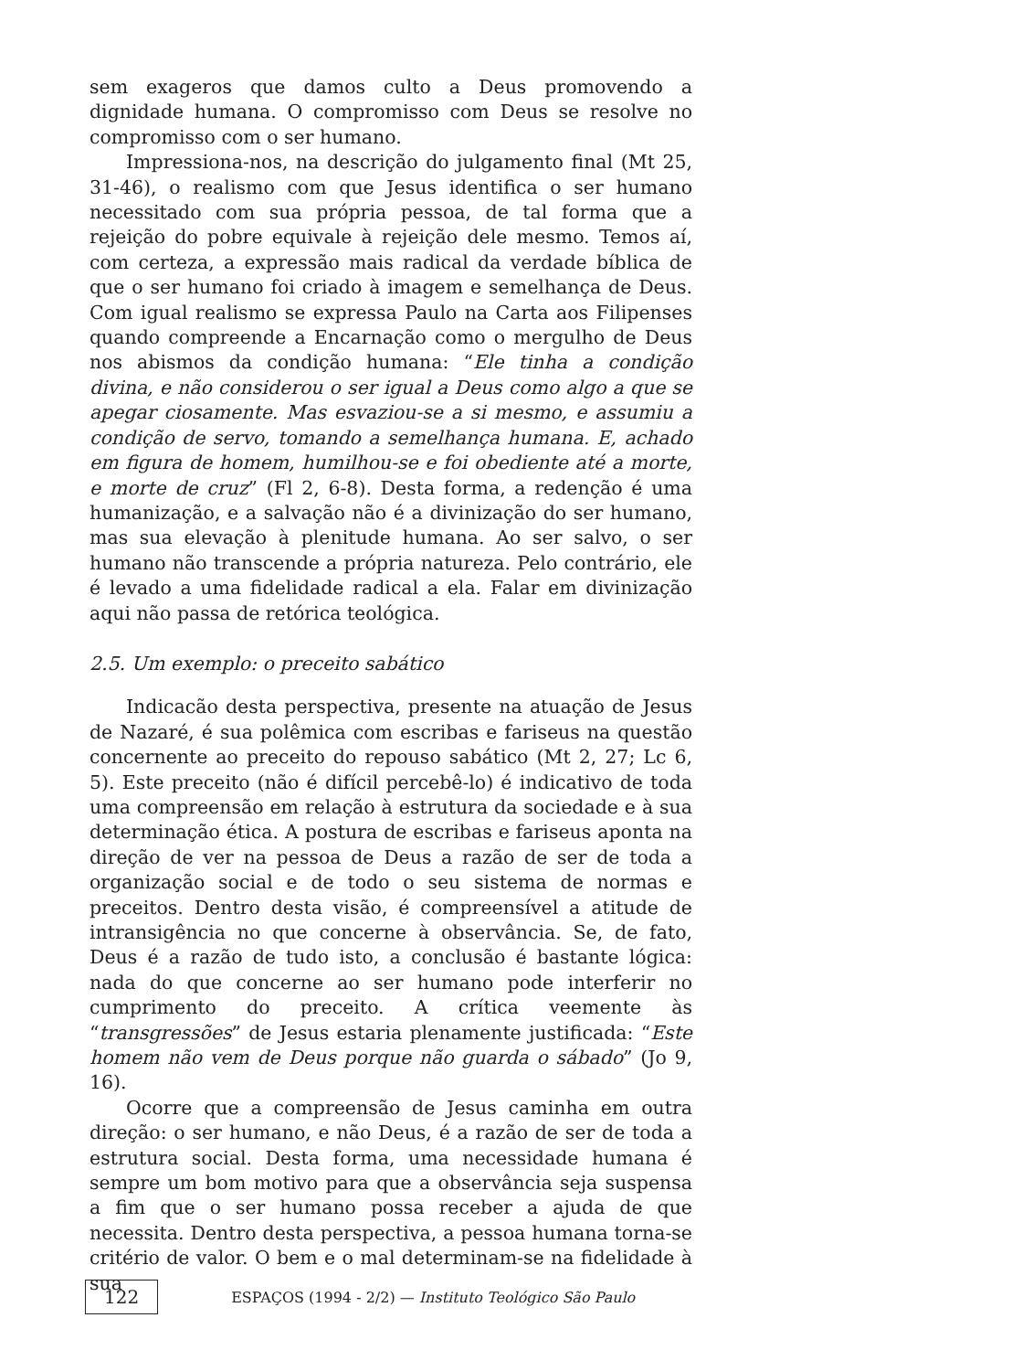sem exageros que damos culto a Deus promovendo a dignidade humana. O compromisso com Deus se resolve no compromisso com o ser humano.
Impressiona-nos, na descrição do julgamento final (Mt 25, 31-46), o realismo com que Jesus identifica o ser humano necessitado com sua própria pessoa, de tal forma que a rejeição do pobre equivale à rejeição dele mesmo. Temos aí, com certeza, a expressão mais radical da verdade bíblica de que o ser humano foi criado à imagem e semelhança de Deus. Com igual realismo se expressa Paulo na Carta aos Filipenses quando compreende a Encarnação como o mergulho de Deus nos abismos da condição humana: “Ele tinha a condição divina, e não considerou o ser igual a Deus como algo a que se apegar ciosamente. Mas esvaziou-se a si mesmo, e assumiu a condição de servo, tomando a semelhança humana. E, achado em figura de homem, humilhou-se e foi obediente até a morte, e morte de cruz” (Fl 2, 6-8). Desta forma, a redenção é uma humanização, e a salvação não é a divinização do ser humano, mas sua elevação à plenitude humana. Ao ser salvo, o ser humano não transcende a própria natureza. Pelo contrário, ele é levado a uma fidelidade radical a ela. Falar em divinização aqui não passa de retórica teológica.
2.5. Um exemplo: o preceito sabático
Indicacão desta perspectiva, presente na atuação de Jesus de Nazaré, é sua polêmica com escribas e fariseus na questão concernente ao preceito do repouso sabático (Mt 2, 27; Lc 6, 5). Este preceito (não é difícil percebê-lo) é indicativo de toda uma compreensão em relação à estrutura da sociedade e à sua determinação ética. A postura de escribas e fariseus aponta na direção de ver na pessoa de Deus a razão de ser de toda a organização social e de todo o seu sistema de normas e preceitos. Dentro desta visão, é compreensível a atitude de intransigência no que concerne à observância. Se, de fato, Deus é a razão de tudo isto, a conclusão é bastante lógica: nada do que concerne ao ser humano pode interferir no cumprimento do preceito. A crítica veemente às “transgressões” de Jesus estaria plenamente justificada: “Este homem não vem de Deus porque não guarda o sábado” (Jo 9, 16).
Ocorre que a compreensão de Jesus caminha em outra direção: o ser humano, e não Deus, é a razão de ser de toda a estrutura social. Desta forma, uma necessidade humana é sempre um bom motivo para que a observância seja suspensa a fim que o ser humano possa receber a ajuda de que necessita. Dentro desta perspectiva, a pessoa humana torna-se critério de valor. O bem e o mal determinam-se na fidelidade à sua
122 ESPAÇOS (1994 - 2/2) — Instituto Teológico São Paulo